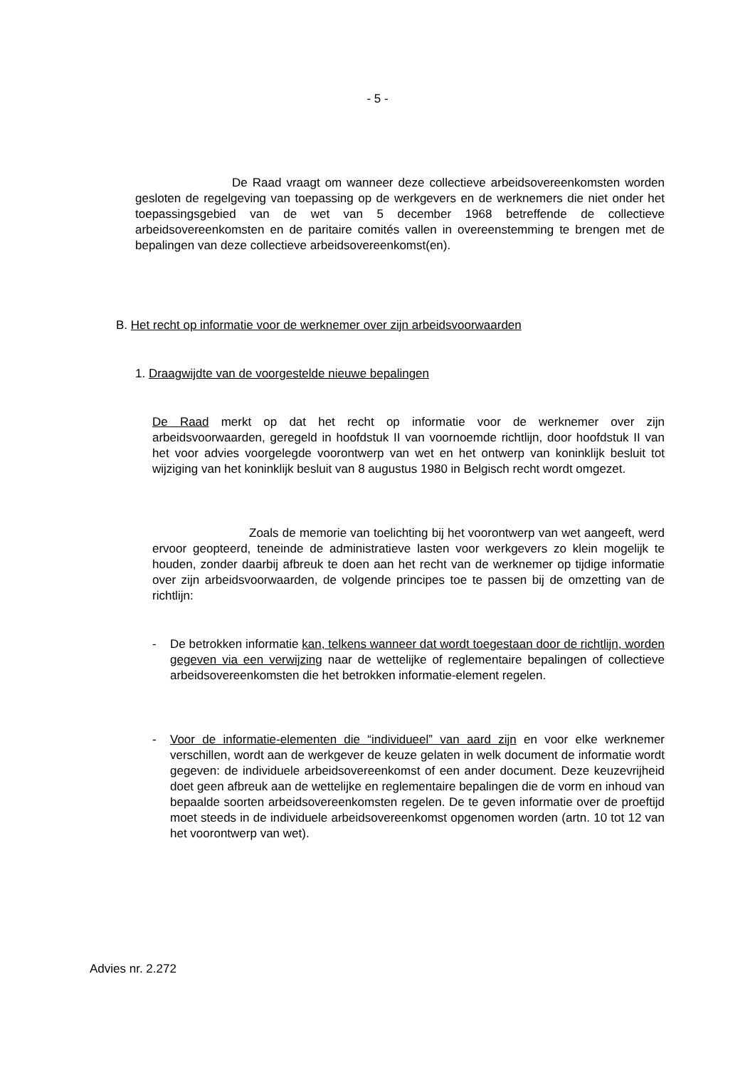- 5 -
De Raad vraagt om wanneer deze collectieve arbeidsovereenkomsten worden gesloten de regelgeving van toepassing op de werkgevers en de werknemers die niet onder het toepassingsgebied van de wet van 5 december 1968 betreffende de collectieve arbeidsovereenkomsten en de paritaire comités vallen in overeenstemming te brengen met de bepalingen van deze collectieve arbeidsovereenkomst(en).
B. Het recht op informatie voor de werknemer over zijn arbeidsvoorwaarden
1. Draagwijdte van de voorgestelde nieuwe bepalingen
De Raad merkt op dat het recht op informatie voor de werknemer over zijn arbeidsvoorwaarden, geregeld in hoofdstuk II van voornoemde richtlijn, door hoofdstuk II van het voor advies voorgelegde voorontwerp van wet en het ontwerp van koninklijk besluit tot wijziging van het koninklijk besluit van 8 augustus 1980 in Belgisch recht wordt omgezet.
Zoals de memorie van toelichting bij het voorontwerp van wet aangeeft, werd ervoor geopteerd, teneinde de administratieve lasten voor werkgevers zo klein mogelijk te houden, zonder daarbij afbreuk te doen aan het recht van de werknemer op tijdige informatie over zijn arbeidsvoorwaarden, de volgende principes toe te passen bij de omzetting van de richtlijn:
- De betrokken informatie kan, telkens wanneer dat wordt toegestaan door de richtlijn, worden gegeven via een verwijzing naar de wettelijke of reglementaire bepalingen of collectieve arbeidsovereenkomsten die het betrokken informatie-element regelen.
- Voor de informatie-elementen die “individueel” van aard zijn en voor elke werknemer verschillen, wordt aan de werkgever de keuze gelaten in welk document de informatie wordt gegeven: de individuele arbeidsovereenkomst of een ander document. Deze keuzevrijheid doet geen afbreuk aan de wettelijke en reglementaire bepalingen die de vorm en inhoud van bepaalde soorten arbeidsovereenkomsten regelen. De te geven informatie over de proeftijd moet steeds in de individuele arbeidsovereenkomst opgenomen worden (artn. 10 tot 12 van het voorontwerp van wet).
Advies nr. 2.272